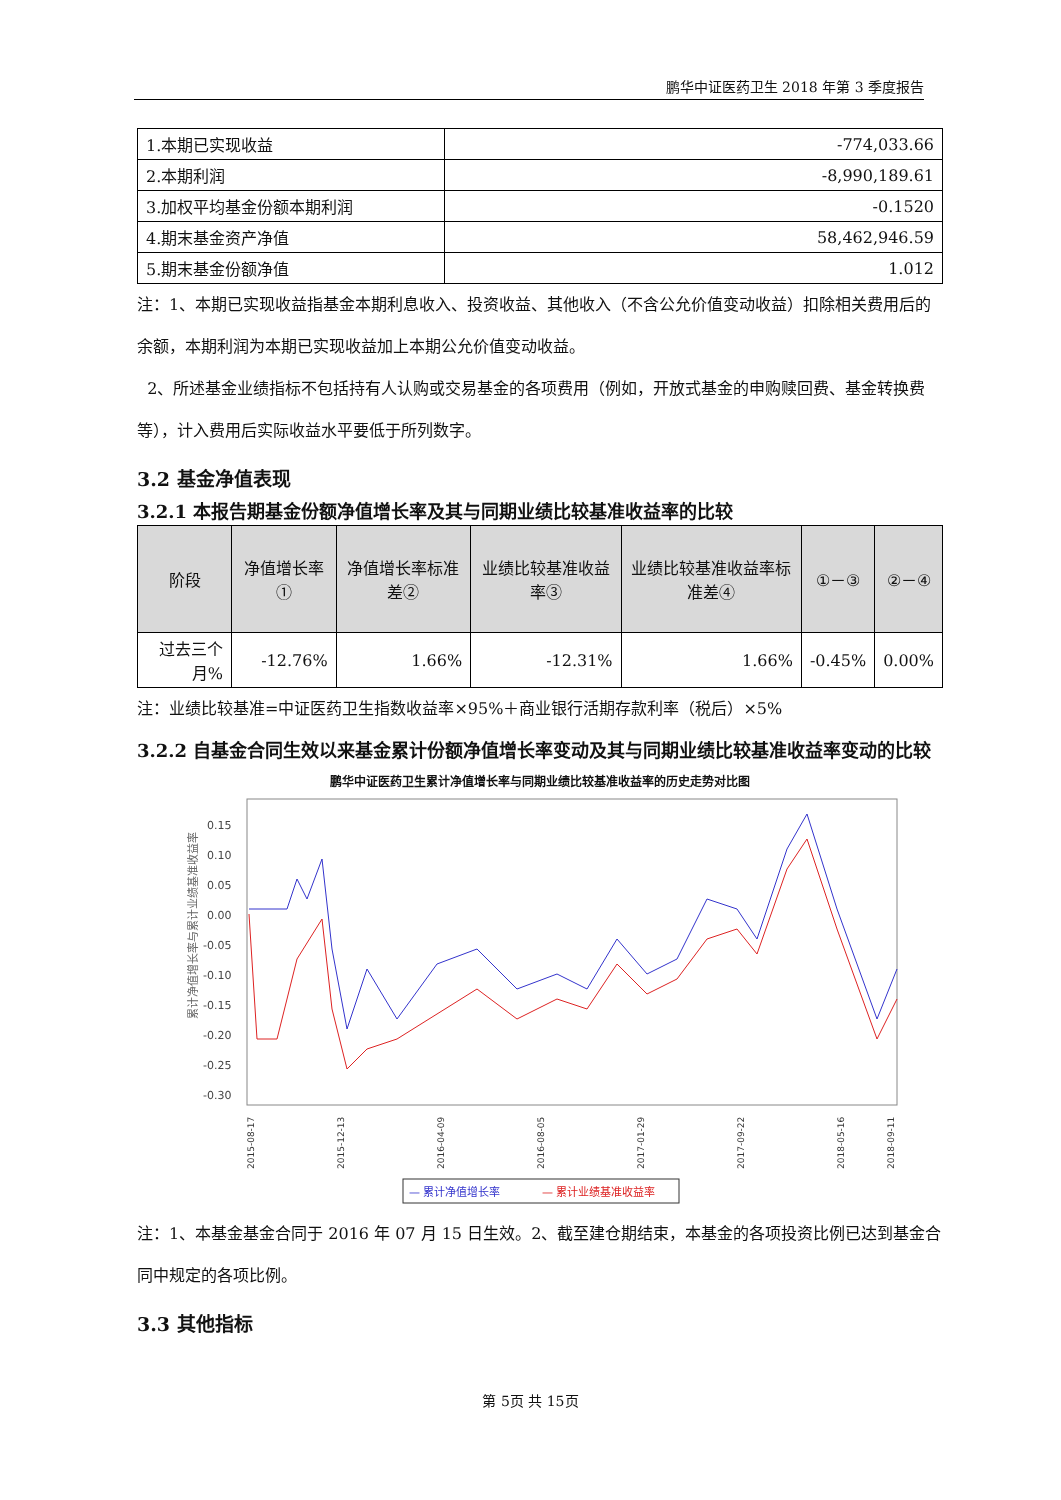鹏华中证医药卫生 2018 年第 3 季度报告
| 1.本期已实现收益 | -774,033.66 |
| 2.本期利润 | -8,990,189.61 |
| 3.加权平均基金份额本期利润 | -0.1520 |
| 4.期末基金资产净值 | 58,462,946.59 |
| 5.期末基金份额净值 | 1.012 |
注：1、本期已实现收益指基金本期利息收入、投资收益、其他收入（不含公允价值变动收益）扣除相关费用后的余额，本期利润为本期已实现收益加上本期公允价值变动收益。
2、所述基金业绩指标不包括持有人认购或交易基金的各项费用（例如，开放式基金的申购赎回费、基金转换费等），计入费用后实际收益水平要低于所列数字。
3.2 基金净值表现
3.2.1 本报告期基金份额净值增长率及其与同期业绩比较基准收益率的比较
| 阶段 | 净值增长率① | 净值增长率标准差② | 业绩比较基准收益率③ | 业绩比较基准收益率标准差④ | ①－③ | ②－④ |
| --- | --- | --- | --- | --- | --- | --- |
| 过去三个月% | -12.76% | 1.66% | -12.31% | 1.66% | -0.45% | 0.00% |
注：业绩比较基准=中证医药卫生指数收益率×95%＋商业银行活期存款利率（税后）×5%
3.2.2 自基金合同生效以来基金累计份额净值增长率变动及其与同期业绩比较基准收益率变动的比较
鹏华中证医药卫生累计净值增长率与同期业绩比较基准收益率的历史走势对比图
0.15
0.10
0.05
0.00
-0.05
-0.10
-0.15
-0.20
-0.25
-0.30
累计净值增长率与累计业绩基准收益率
2015-08-17
2015-12-13
2016-04-09
2016-08-05
2017-01-29
2017-09-22
2018-05-16
2018-09-11
— 累计净值增长率
— 累计业绩基准收益率
注：1、本基金基金合同于 2016 年 07 月 15 日生效。2、截至建仓期结束，本基金的各项投资比例已达到基金合同中规定的各项比例。
3.3 其他指标
第 5页 共 15页